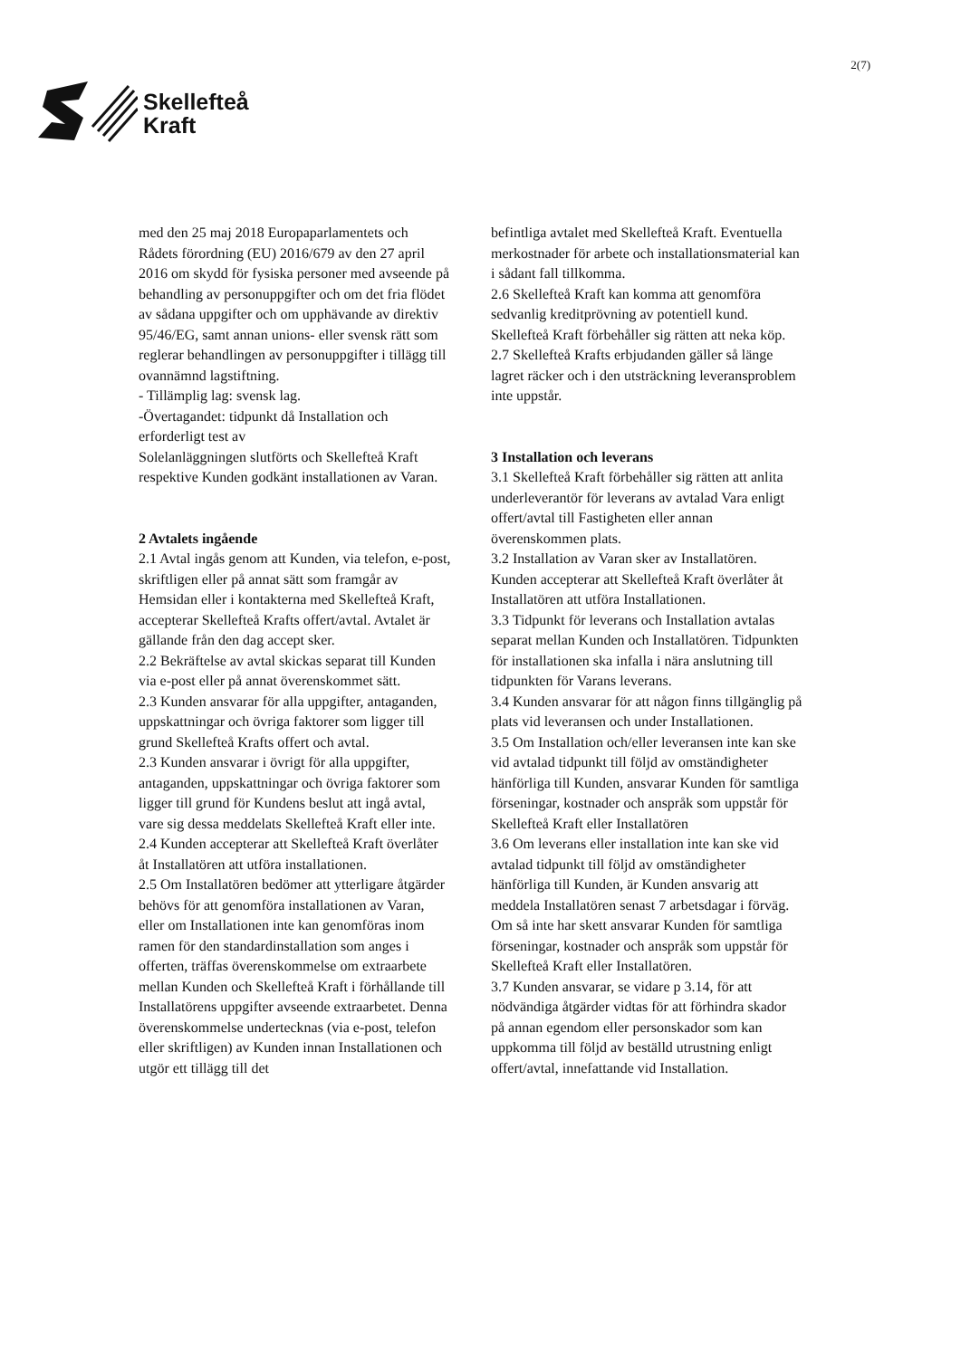Skellefteå
Kraft
2(7)
med den 25 maj 2018 Europaparlamentets och Rådets förordning (EU) 2016/679 av den 27 april 2016 om skydd för fysiska personer med avseende på behandling av personuppgifter och om det fria flödet av sådana uppgifter och om upphävande av direktiv 95/46/EG, samt annan unions- eller svensk rätt som reglerar behandlingen av personuppgifter i tillägg till ovannämnd lagstiftning.
- Tillämplig lag: svensk lag.
-Övertagandet: tidpunkt då Installation och erforderligt test av
Solelanläggningen slutförts och Skellefteå Kraft respektive Kunden godkänt installationen av Varan.
2 Avtalets ingående
2.1 Avtal ingås genom att Kunden, via telefon, e-post, skriftligen eller på annat sätt som framgår av Hemsidan eller i kontakterna med Skellefteå Kraft, accepterar Skellefteå Krafts offert/avtal. Avtalet är gällande från den dag accept sker.
2.2 Bekräftelse av avtal skickas separat till Kunden via e-post eller på annat överenskommet sätt.
2.3 Kunden ansvarar för alla uppgifter, antaganden, uppskattningar och övriga faktorer som ligger till grund Skellefteå Krafts offert och avtal.
2.3 Kunden ansvarar i övrigt för alla uppgifter, antaganden, uppskattningar och övriga faktorer som ligger till grund för Kundens beslut att ingå avtal, vare sig dessa meddelats Skellefteå Kraft eller inte.
2.4 Kunden accepterar att Skellefteå Kraft överlåter åt Installatören att utföra installationen.
2.5 Om Installatören bedömer att ytterligare åtgärder behövs för att genomföra installationen av Varan, eller om Installationen inte kan genomföras inom ramen för den standardinstallation som anges i offerten, träffas överenskommelse om extraarbete mellan Kunden och Skellefteå Kraft i förhållande till Installatörens uppgifter avseende extraarbetet. Denna överenskommelse undertecknas (via e-post, telefon eller skriftligen) av Kunden innan Installationen och utgör ett tillägg till det
befintliga avtalet med Skellefteå Kraft. Eventuella merkostnader för arbete och installationsmaterial kan i sådant fall tillkomma.
2.6 Skellefteå Kraft kan komma att genomföra sedvanlig kreditprövning av potentiell kund. Skellefteå Kraft förbehåller sig rätten att neka köp.
2.7 Skellefteå Krafts erbjudanden gäller så länge lagret räcker och i den utsträckning leveransproblem inte uppstår.
3 Installation och leverans
3.1 Skellefteå Kraft förbehåller sig rätten att anlita underleverantör för leverans av avtalad Vara enligt offert/avtal till Fastigheten eller annan överenskommen plats.
3.2 Installation av Varan sker av Installatören. Kunden accepterar att Skellefteå Kraft överlåter åt Installatören att utföra Installationen.
3.3 Tidpunkt för leverans och Installation avtalas separat mellan Kunden och Installatören. Tidpunkten för installationen ska infalla i nära anslutning till tidpunkten för Varans leverans.
3.4 Kunden ansvarar för att någon finns tillgänglig på plats vid leveransen och under Installationen.
3.5 Om Installation och/eller leveransen inte kan ske vid avtalad tidpunkt till följd av omständigheter hänförliga till Kunden, ansvarar Kunden för samtliga förseningar, kostnader och anspråk som uppstår för Skellefteå Kraft eller Installatören
3.6 Om leverans eller installation inte kan ske vid avtalad tidpunkt till följd av omständigheter hänförliga till Kunden, är Kunden ansvarig att meddela Installatören senast 7 arbetsdagar i förväg. Om så inte har skett ansvarar Kunden för samtliga förseningar, kostnader och anspråk som uppstår för Skellefteå Kraft eller Installatören.
3.7 Kunden ansvarar, se vidare p 3.14, för att nödvändiga åtgärder vidtas för att förhindra skador på annan egendom eller personskador som kan uppkomma till följd av beställd utrustning enligt offert/avtal, innefattande vid Installation.